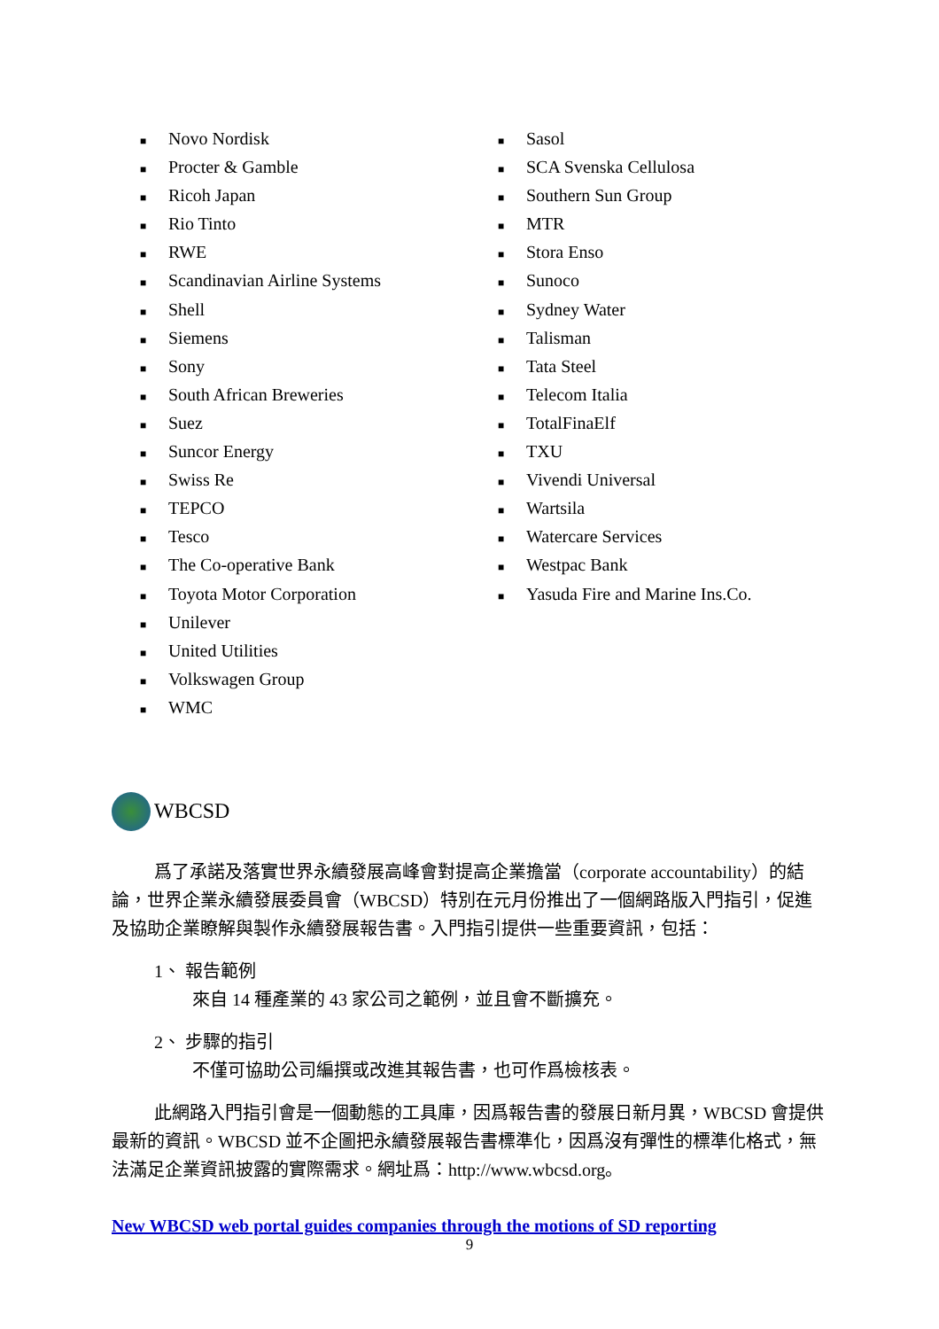■ Novo Nordisk
■ Procter & Gamble
■ Ricoh Japan
■ Rio Tinto
■ RWE
■ Scandinavian Airline Systems
■ Shell
■ Siemens
■ Sony
■ South African Breweries
■ Suez
■ Suncor Energy
■ Swiss Re
■ TEPCO
■ Tesco
■ The Co-operative Bank
■ Toyota Motor Corporation
■ Unilever
■ United Utilities
■ Volkswagen Group
■ WMC
■ Sasol
■ SCA Svenska Cellulosa
■ Southern Sun Group
■ MTR
■ Stora Enso
■ Sunoco
■ Sydney Water
■ Talisman
■ Tata Steel
■ Telecom Italia
■ TotalFinaElf
■ TXU
■ Vivendi Universal
■ Wartsila
■ Watercare Services
■ Westpac Bank
■ Yasuda Fire and Marine Ins.Co.
WBCSD
爲了承諾及落實世界永續發展高峰會對提高企業擔當（corporate accountability）的結論，世界企業永續發展委員會（WBCSD）特別在元月份推出了一個網路版入門指引，促進及協助企業瞭解與製作永續發展報告書。入門指引提供一些重要資訊，包括：
1、 報告範例
來自 14 種產業的 43 家公司之範例，並且會不斷擴充。
2、 步驟的指引
不僅可協助公司編撰或改進其報告書，也可作爲檢核表。
此網路入門指引會是一個動態的工具庫，因爲報告書的發展日新月異，WBCSD 會提供最新的資訊。WBCSD 並不企圖把永續發展報告書標準化，因爲沒有彈性的標準化格式，無法滿足企業資訊披露的實際需求。網址爲：http://www.wbcsd.org。
New WBCSD web portal guides companies through the motions of SD reporting
9